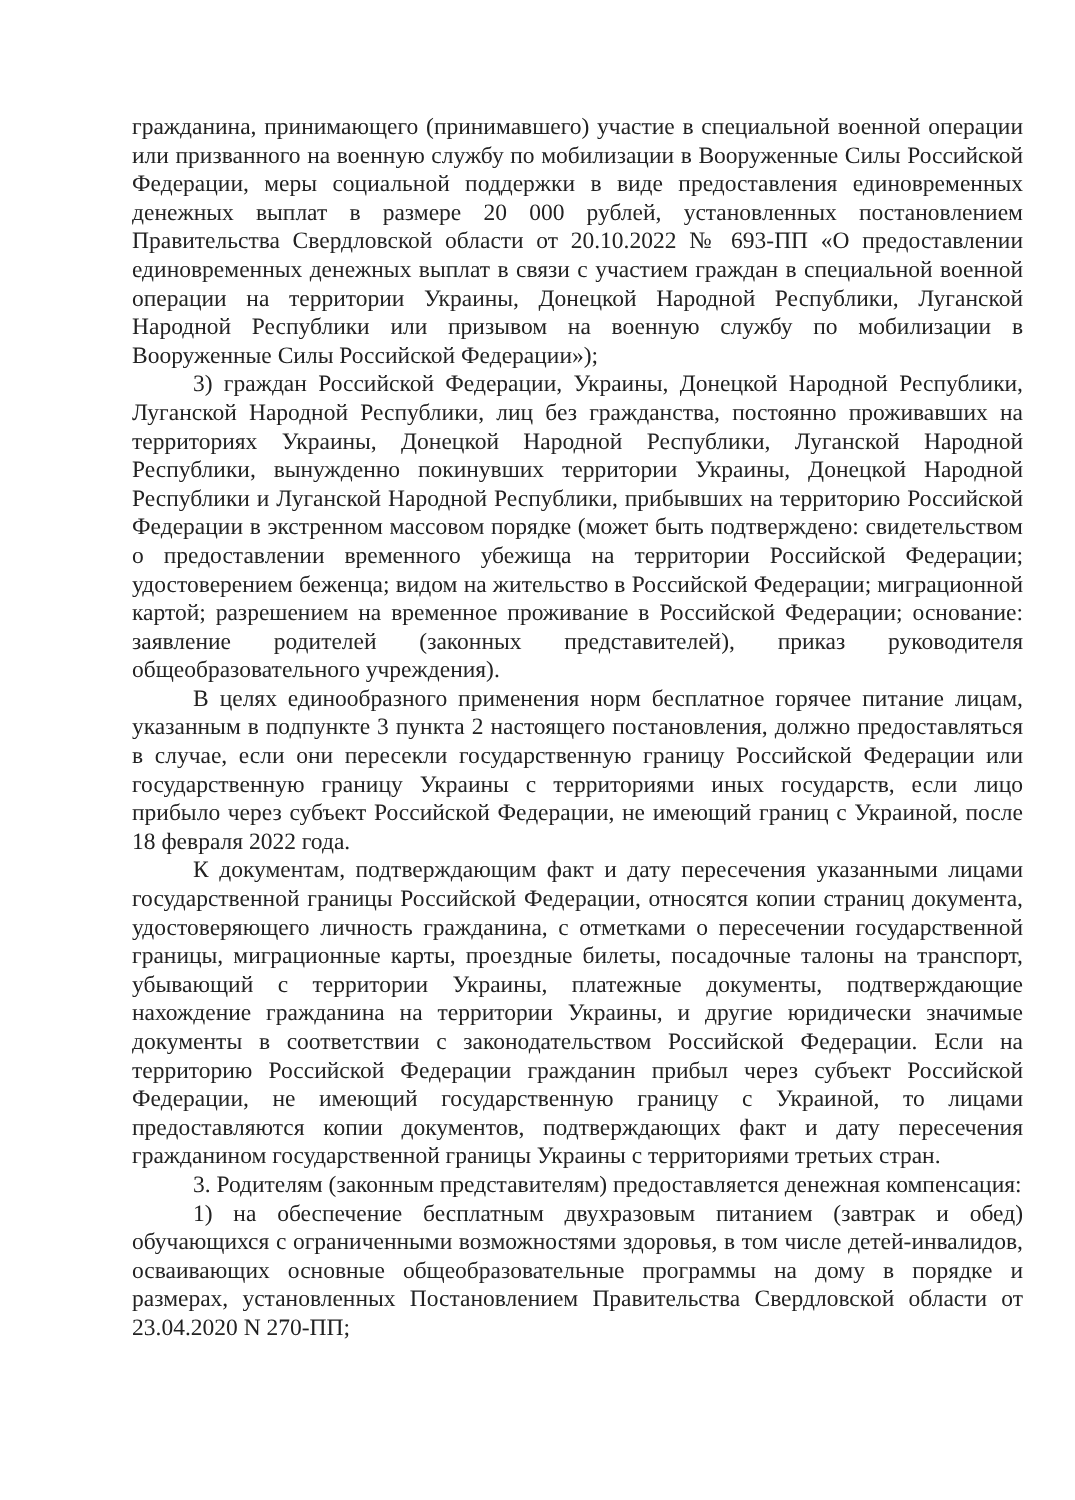гражданина, принимающего (принимавшего) участие в специальной военной операции или призванного на военную службу по мобилизации в Вооруженные Силы Российской Федерации, меры социальной поддержки в виде предоставления единовременных денежных выплат в размере 20 000 рублей, установленных постановлением Правительства Свердловской области от 20.10.2022 № 693-ПП «О предоставлении единовременных денежных выплат в связи с участием граждан в специальной военной операции на территории Украины, Донецкой Народной Республики, Луганской Народной Республики или призывом на военную службу по мобилизации в Вооруженные Силы Российской Федерации»);
3) граждан Российской Федерации, Украины, Донецкой Народной Республики, Луганской Народной Республики, лиц без гражданства, постоянно проживавших на территориях Украины, Донецкой Народной Республики, Луганской Народной Республики, вынужденно покинувших территории Украины, Донецкой Народной Республики и Луганской Народной Республики, прибывших на территорию Российской Федерации в экстренном массовом порядке (может быть подтверждено: свидетельством о предоставлении временного убежища на территории Российской Федерации; удостоверением беженца; видом на жительство в Российской Федерации; миграционной картой; разрешением на временное проживание в Российской Федерации; основание: заявление родителей (законных представителей), приказ руководителя общеобразовательного учреждения).
В целях единообразного применения норм бесплатное горячее питание лицам, указанным в подпункте 3 пункта 2 настоящего постановления, должно предоставляться в случае, если они пересекли государственную границу Российской Федерации или государственную границу Украины с территориями иных государств, если лицо прибыло через субъект Российской Федерации, не имеющий границ с Украиной, после 18 февраля 2022 года.
К документам, подтверждающим факт и дату пересечения указанными лицами государственной границы Российской Федерации, относятся копии страниц документа, удостоверяющего личность гражданина, с отметками о пересечении государственной границы, миграционные карты, проездные билеты, посадочные талоны на транспорт, убывающий с территории Украины, платежные документы, подтверждающие нахождение гражданина на территории Украины, и другие юридически значимые документы в соответствии с законодательством Российской Федерации. Если на территорию Российской Федерации гражданин прибыл через субъект Российской Федерации, не имеющий государственную границу с Украиной, то лицами предоставляются копии документов, подтверждающих факт и дату пересечения гражданином государственной границы Украины с территориями третьих стран.
3. Родителям (законным представителям) предоставляется денежная компенсация:
1) на обеспечение бесплатным двухразовым питанием (завтрак и обед) обучающихся с ограниченными возможностями здоровья, в том числе детей-инвалидов, осваивающих основные общеобразовательные программы на дому в порядке и размерах, установленных Постановлением Правительства Свердловской области от 23.04.2020 N 270-ПП;